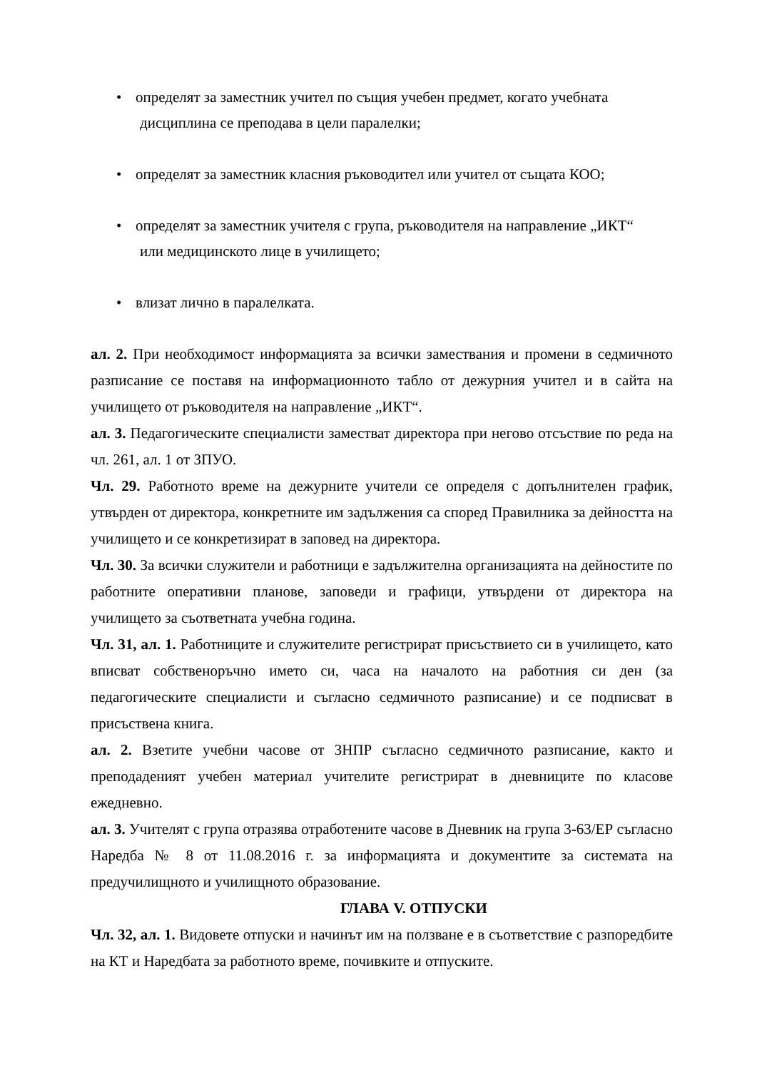• определят за заместник учител по същия учебен предмет, когато учебната
дисциплина се преподава в цели паралелки;
• определят за заместник класния ръководител или учител от същата КОО;
• определят за заместник учителя с група, ръководителя на направление „ИКТ“
или медицинското лице в училището;
• влизат лично в паралелката.
ал. 2. При необходимост информацията за всички замествания и промени в седмичното разписание се поставя на информационното табло от дежурния учител и в сайта на училището от ръководителя на направление „ИКТ“.
ал. 3. Педагогическите специалисти заместват директора при негово отсъствие по реда на чл. 261, ал. 1 от ЗПУО.
Чл. 29. Работното време на дежурните учители се определя с допълнителен график, утвърден от директора, конкретните им задължения са според Правилника за дейността на училището и се конкретизират в заповед на директора.
Чл. 30. За всички служители и работници е задължителна организацията на дейностите по работните оперативни планове, заповеди и графици, утвърдени от директора на училището за съответната учебна година.
Чл. 31, ал. 1. Работниците и служителите регистрират присъствието си в училището, като вписват собственоръчно името си, часа на началото на работния си ден (за педагогическите специалисти и съгласно седмичното разписание) и се подписват в присъствена книга.
ал. 2. Взетите учебни часове от ЗНПР съгласно седмичното разписание, както и преподаденият учебен материал учителите регистрират в дневниците по класове ежедневно.
ал. 3. Учителят с група отразява отработените часове в Дневник на група 3-63/ЕР съгласно Наредба № 8 от 11.08.2016 г. за информацията и документите за системата на предучилищното и училищното образование.
ГЛАВА V. ОТПУСКИ
Чл. 32, ал. 1. Видовете отпуски и начинът им на ползване е в съответствие с разпоредбите на КТ и Наредбата за работното време, почивките и отпуските.